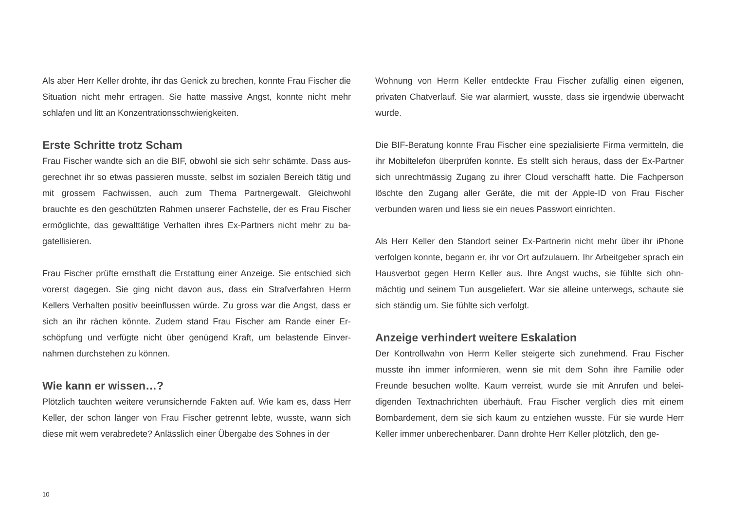Als aber Herr Keller drohte, ihr das Genick zu brechen, konnte Frau Fischer die Situation nicht mehr ertragen. Sie hatte massive Angst, konnte nicht mehr schlafen und litt an Konzentrationsschwierigkeiten.
Erste Schritte trotz Scham
Frau Fischer wandte sich an die BIF, obwohl sie sich sehr schämte. Dass aus­gerechnet ihr so etwas passieren musste, selbst im sozialen Bereich tätig und mit grossem Fachwissen, auch zum Thema Partnergewalt. Gleichwohl brauchte es den geschützten Rahmen unserer Fachstelle, der es Frau Fischer ermöglichte, das gewalttätige Verhalten ihres Ex-Partners nicht mehr zu ba­gatellisieren.
Frau Fischer prüfte ernsthaft die Erstattung einer Anzeige. Sie entschied sich vorerst dagegen. Sie ging nicht davon aus, dass ein Strafverfahren Herrn Kellers Verhalten positiv beeinflussen würde. Zu gross war die Angst, dass er sich an ihr rächen könnte. Zudem stand Frau Fischer am Rande einer Er­schöpfung und verfügte nicht über genügend Kraft, um belastende Einver­nahmen durchstehen zu können.
Wie kann er wissen…?
Plötzlich tauchten weitere verunsichernde Fakten auf. Wie kam es, dass Herr Keller, der schon länger von Frau Fischer getrennt lebte, wusste, wann sich diese mit wem verabredete? Anlässlich einer Übergabe des Sohnes in der
Wohnung von Herrn Keller entdeckte Frau Fischer zufällig einen eigenen, privaten Chatverlauf. Sie war alarmiert, wusste, dass sie irgendwie über­wacht wurde.
Die BIF-Beratung konnte Frau Fischer eine spezialisierte Firma vermitteln, die ihr Mobiltelefon überprüfen konnte. Es stellt sich heraus, dass der Ex-Partner sich unrechtmässig Zugang zu ihrer Cloud verschafft hatte. Die Fachperson löschte den Zugang aller Geräte, die mit der Apple-ID von Frau Fischer verbunden waren und liess sie ein neues Passwort einrichten.
Als Herr Keller den Standort seiner Ex-Partnerin nicht mehr über ihr iPhone verfolgen konnte, begann er, ihr vor Ort aufzulauern. Ihr Arbeitgeber sprach ein Hausverbot gegen Herrn Keller aus. Ihre Angst wuchs, sie fühlte sich ohn­mächtig und seinem Tun ausgeliefert. War sie alleine unterwegs, schaute sie sich ständig um. Sie fühlte sich verfolgt.
Anzeige verhindert weitere Eskalation
Der Kontrollwahn von Herrn Keller steigerte sich zunehmend. Frau Fischer musste ihn immer informieren, wenn sie mit dem Sohn ihre Familie oder Freunde besuchen wollte. Kaum verreist, wurde sie mit Anrufen und belei­digenden Textnachrichten überhäuft. Frau Fischer verglich dies mit einem Bombardement, dem sie sich kaum zu entziehen wusste. Für sie wurde Herr Keller immer unberechenbarer. Dann drohte Herr Keller plötzlich, den ge-
10